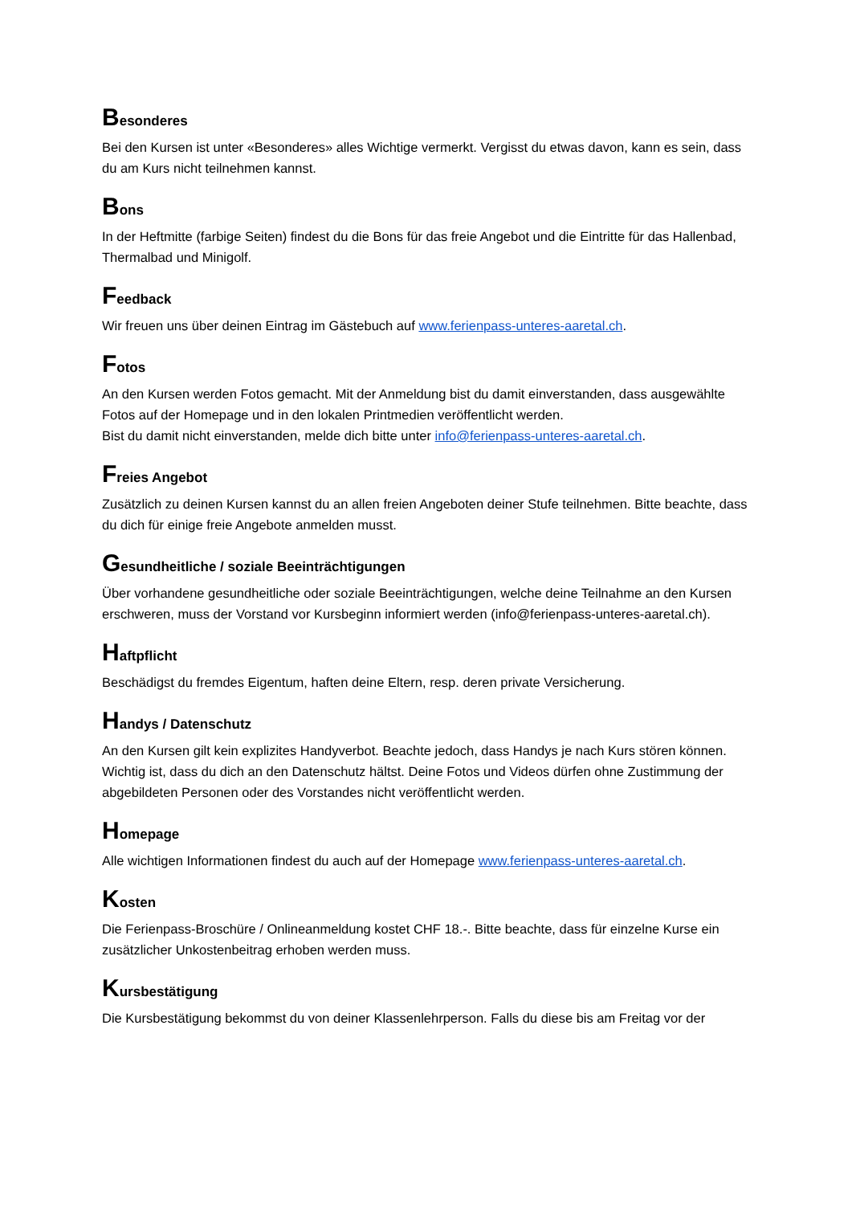Besonderes
Bei den Kursen ist unter «Besonderes» alles Wichtige vermerkt. Vergisst du etwas davon, kann es sein, dass du am Kurs nicht teilnehmen kannst.
Bons
In der Heftmitte (farbige Seiten) findest du die Bons für das freie Angebot und die Eintritte für das Hallenbad, Thermalbad und Minigolf.
Feedback
Wir freuen uns über deinen Eintrag im Gästebuch auf www.ferienpass-unteres-aaretal.ch.
Fotos
An den Kursen werden Fotos gemacht. Mit der Anmeldung bist du damit einverstanden, dass ausgewählte Fotos auf der Homepage und in den lokalen Printmedien veröffentlicht werden.
Bist du damit nicht einverstanden, melde dich bitte unter info@ferienpass-unteres-aaretal.ch.
Freies Angebot
Zusätzlich zu deinen Kursen kannst du an allen freien Angeboten deiner Stufe teilnehmen. Bitte beachte, dass du dich für einige freie Angebote anmelden musst.
Gesundheitliche / soziale Beeinträchtigungen
Über vorhandene gesundheitliche oder soziale Beeinträchtigungen, welche deine Teilnahme an den Kursen erschweren, muss der Vorstand vor Kursbeginn informiert werden (info@ferienpass-unteres-aaretal.ch).
Haftpflicht
Beschädigst du fremdes Eigentum, haften deine Eltern, resp. deren private Versicherung.
Handys / Datenschutz
An den Kursen gilt kein explizites Handyverbot. Beachte jedoch, dass Handys je nach Kurs stören können.
Wichtig ist, dass du dich an den Datenschutz hältst. Deine Fotos und Videos dürfen ohne Zustimmung der abgebildeten Personen oder des Vorstandes nicht veröffentlicht werden.
Homepage
Alle wichtigen Informationen findest du auch auf der Homepage www.ferienpass-unteres-aaretal.ch.
Kosten
Die Ferienpass-Broschüre / Onlineanmeldung kostet CHF 18.-. Bitte beachte, dass für einzelne Kurse ein zusätzlicher Unkostenbeitrag erhoben werden muss.
Kursbestätigung
Die Kursbestätigung bekommst du von deiner Klassenlehrperson. Falls du diese bis am Freitag vor der